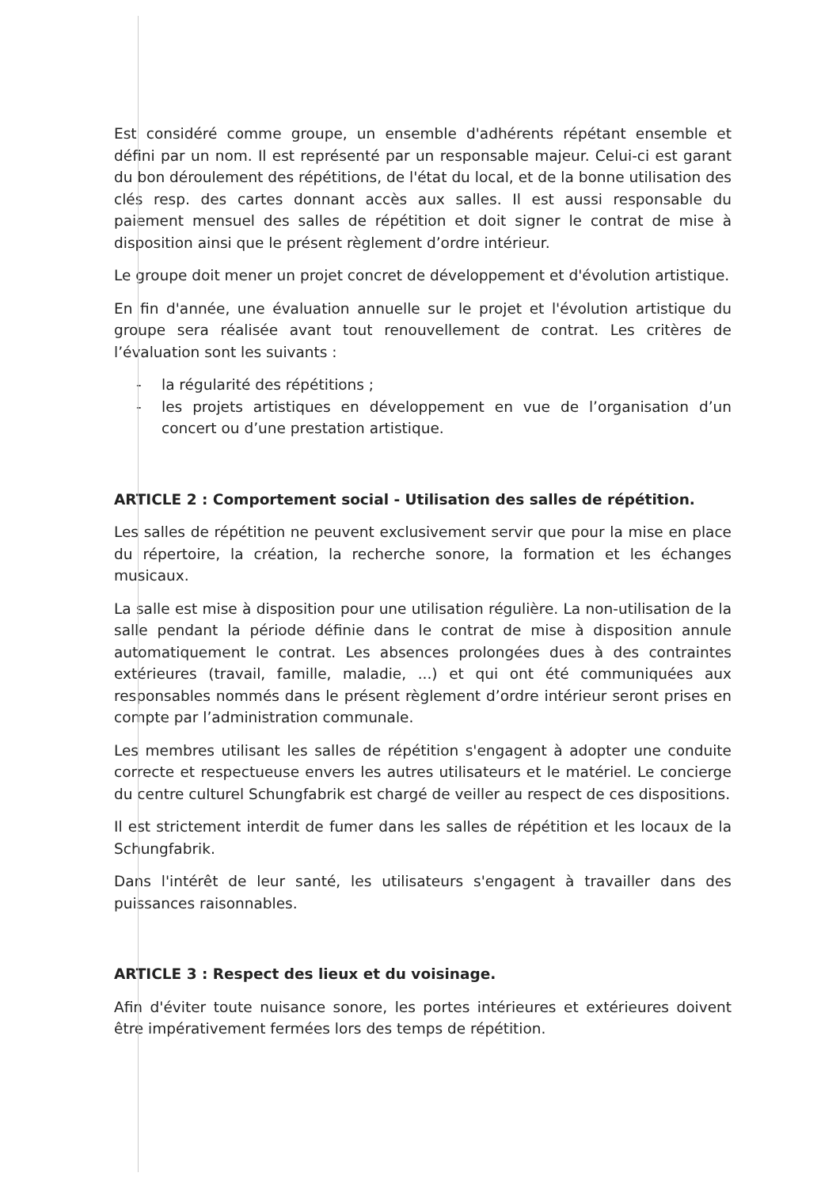Est considéré comme groupe, un ensemble d'adhérents répétant ensemble et défini par un nom. Il est représenté par un responsable majeur. Celui-ci est garant du bon déroulement des répétitions, de l'état du local, et de la bonne utilisation des clés resp. des cartes donnant accès aux salles. Il est aussi responsable du paiement mensuel des salles de répétition et doit signer le contrat de mise à disposition ainsi que le présent règlement d’ordre intérieur.
Le groupe doit mener un projet concret de développement et d'évolution artistique.
En fin d'année, une évaluation annuelle sur le projet et l'évolution artistique du groupe sera réalisée avant tout renouvellement de contrat. Les critères de l’évaluation sont les suivants :
- la régularité des répétitions ;
- les projets artistiques en développement en vue de l’organisation d’un concert ou d’une prestation artistique.
ARTICLE 2 : Comportement social - Utilisation des salles de répétition.
Les salles de répétition ne peuvent exclusivement servir que pour la mise en place du répertoire, la création, la recherche sonore, la formation et les échanges musicaux.
La salle est mise à disposition pour une utilisation régulière. La non-utilisation de la salle pendant la période définie dans le contrat de mise à disposition annule automatiquement le contrat. Les absences prolongées dues à des contraintes extérieures (travail, famille, maladie, ...) et qui ont été communiquées aux responsables nommés dans le présent règlement d’ordre intérieur seront prises en compte par l’administration communale.
Les membres utilisant les salles de répétition s'engagent à adopter une conduite correcte et respectueuse envers les autres utilisateurs et le matériel. Le concierge du centre culturel Schungfabrik est chargé de veiller au respect de ces dispositions.
Il est strictement interdit de fumer dans les salles de répétition et les locaux de la Schungfabrik.
Dans l'intérêt de leur santé, les utilisateurs s'engagent à travailler dans des puissances raisonnables.
ARTICLE 3 : Respect des lieux et du voisinage.
Afin d'éviter toute nuisance sonore, les portes intérieures et extérieures doivent être impérativement fermées lors des temps de répétition.